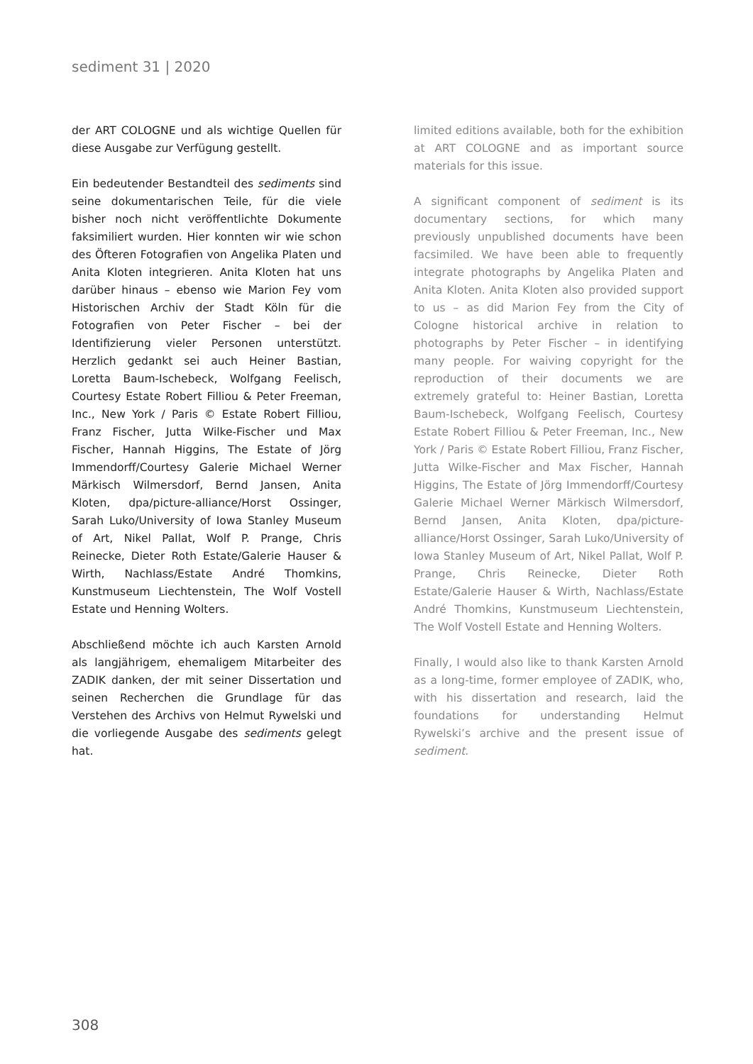sediment 31 | 2020
der ART COLOGNE und als wichtige Quellen für diese Ausgabe zur Verfügung gestellt.
Ein bedeutender Bestandteil des sediments sind seine dokumentarischen Teile, für die viele bisher noch nicht veröffentlichte Dokumente faksimiliert wurden. Hier konnten wir wie schon des Öfteren Fotografien von Angelika Platen und Anita Kloten integrieren. Anita Kloten hat uns darüber hinaus – ebenso wie Marion Fey vom Historischen Archiv der Stadt Köln für die Fotografien von Peter Fischer – bei der Identifizierung vieler Personen unterstützt. Herzlich gedankt sei auch Heiner Bastian, Loretta Baum-Ischebeck, Wolfgang Feelisch, Courtesy Estate Robert Filliou & Peter Freeman, Inc., New York / Paris © Estate Robert Filliou, Franz Fischer, Jutta Wilke-Fischer und Max Fischer, Hannah Higgins, The Estate of Jörg Immendorff/Courtesy Galerie Michael Werner Märkisch Wilmersdorf, Bernd Jansen, Anita Kloten, dpa/picture-alliance/Horst Ossinger, Sarah Luko/University of Iowa Stanley Museum of Art, Nikel Pallat, Wolf P. Prange, Chris Reinecke, Dieter Roth Estate/Galerie Hauser & Wirth, Nachlass/Estate André Thomkins, Kunstmuseum Liechtenstein, The Wolf Vostell Estate und Henning Wolters.
Abschließend möchte ich auch Karsten Arnold als langjährigem, ehemaligem Mitarbeiter des ZADIK danken, der mit seiner Dissertation und seinen Recherchen die Grundlage für das Verstehen des Archivs von Helmut Rywelski und die vorliegende Ausgabe des sediments gelegt hat.
limited editions available, both for the exhibition at ART COLOGNE and as important source materials for this issue.
A significant component of sediment is its documentary sections, for which many previously unpublished documents have been facsimiled. We have been able to frequently integrate photographs by Angelika Platen and Anita Kloten. Anita Kloten also provided support to us – as did Marion Fey from the City of Cologne historical archive in relation to photographs by Peter Fischer – in identifying many people. For waiving copyright for the reproduction of their documents we are extremely grateful to: Heiner Bastian, Loretta Baum-Ischebeck, Wolfgang Feelisch, Courtesy Estate Robert Filliou & Peter Freeman, Inc., New York / Paris © Estate Robert Filliou, Franz Fischer, Jutta Wilke-Fischer and Max Fischer, Hannah Higgins, The Estate of Jörg Immendorff/Courtesy Galerie Michael Werner Märkisch Wilmersdorf, Bernd Jansen, Anita Kloten, dpa/picture-alliance/Horst Ossinger, Sarah Luko/University of Iowa Stanley Museum of Art, Nikel Pallat, Wolf P. Prange, Chris Reinecke, Dieter Roth Estate/Galerie Hauser & Wirth, Nachlass/Estate André Thomkins, Kunstmuseum Liechtenstein, The Wolf Vostell Estate and Henning Wolters.
Finally, I would also like to thank Karsten Arnold as a long-time, former employee of ZADIK, who, with his dissertation and research, laid the foundations for understanding Helmut Rywelski’s archive and the present issue of sediment.
308